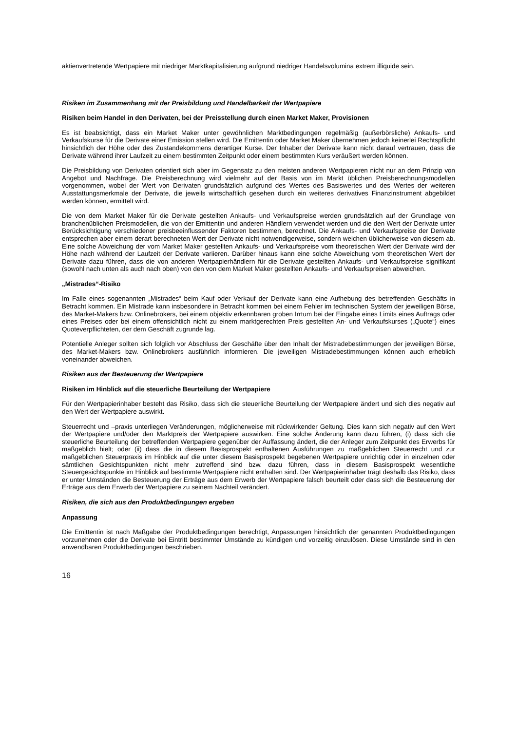aktienvertretende Wertpapiere mit niedriger Marktkapitalisierung aufgrund niedriger Handelsvolumina extrem illiquide sein.
Risiken im Zusammenhang mit der Preisbildung und Handelbarkeit der Wertpapiere
Risiken beim Handel in den Derivaten, bei der Preisstellung durch einen Market Maker, Provisionen
Es ist beabsichtigt, dass ein Market Maker unter gewöhnlichen Marktbedingungen regelmäßig (außerbörsliche) Ankaufs- und Verkaufskurse für die Derivate einer Emission stellen wird. Die Emittentin oder Market Maker übernehmen jedoch keinerlei Rechtspflicht hinsichtlich der Höhe oder des Zustandekommens derartiger Kurse. Der Inhaber der Derivate kann nicht darauf vertrauen, dass die Derivate während ihrer Laufzeit zu einem bestimmten Zeitpunkt oder einem bestimmten Kurs veräußert werden können.
Die Preisbildung von Derivaten orientiert sich aber im Gegensatz zu den meisten anderen Wertpapieren nicht nur an dem Prinzip von Angebot und Nachfrage. Die Preisberechnung wird vielmehr auf der Basis von im Markt üblichen Preisberechnungsmodellen vorgenommen, wobei der Wert von Derivaten grundsätzlich aufgrund des Wertes des Basiswertes und des Wertes der weiteren Ausstattungsmerkmale der Derivate, die jeweils wirtschaftlich gesehen durch ein weiteres derivatives Finanzinstrument abgebildet werden können, ermittelt wird.
Die von dem Market Maker für die Derivate gestellten Ankaufs- und Verkaufspreise werden grundsätzlich auf der Grundlage von branchenüblichen Preismodellen, die von der Emittentin und anderen Händlern verwendet werden und die den Wert der Derivate unter Berücksichtigung verschiedener preisbeeinflussender Faktoren bestimmen, berechnet. Die Ankaufs- und Verkaufspreise der Derivate entsprechen aber einem derart berechneten Wert der Derivate nicht notwendigerweise, sondern weichen üblicherweise von diesem ab. Eine solche Abweichung der vom Market Maker gestellten Ankaufs- und Verkaufspreise vom theoretischen Wert der Derivate wird der Höhe nach während der Laufzeit der Derivate variieren. Darüber hinaus kann eine solche Abweichung vom theoretischen Wert der Derivate dazu führen, dass die von anderen Wertpapierhändlern für die Derivate gestellten Ankaufs- und Verkaufspreise signifikant (sowohl nach unten als auch nach oben) von den von dem Market Maker gestellten Ankaufs- und Verkaufspreisen abweichen.
„Mistrades“-Risiko
Im Falle eines sogenannten „Mistrades“ beim Kauf oder Verkauf der Derivate kann eine Aufhebung des betreffenden Geschäfts in Betracht kommen. Ein Mistrade kann insbesondere in Betracht kommen bei einem Fehler im technischen System der jeweiligen Börse, des Market-Makers bzw. Onlinebrokers, bei einem objektiv erkennbaren groben Irrtum bei der Eingabe eines Limits eines Auftrags oder eines Preises oder bei einem offensichtlich nicht zu einem marktgerechten Preis gestellten An- und Verkaufskurses („Quote“) eines Quoteverpflichteten, der dem Geschäft zugrunde lag.
Potentielle Anleger sollten sich folglich vor Abschluss der Geschäfte über den Inhalt der Mistradebestimmungen der jeweiligen Börse, des Market-Makers bzw. Onlinebrokers ausführlich informieren. Die jeweiligen Mistradebestimmungen können auch erheblich voneinander abweichen.
Risiken aus der Besteuerung der Wertpapiere
Risiken im Hinblick auf die steuerliche Beurteilung der Wertpapiere
Für den Wertpapierinhaber besteht das Risiko, dass sich die steuerliche Beurteilung der Wertpapiere ändert und sich dies negativ auf den Wert der Wertpapiere auswirkt.
Steuerrecht und –praxis unterliegen Veränderungen, möglicherweise mit rückwirkender Geltung. Dies kann sich negativ auf den Wert der Wertpapiere und/oder den Marktpreis der Wertpapiere auswirken. Eine solche Änderung kann dazu führen, (i) dass sich die steuerliche Beurteilung der betreffenden Wertpapiere gegenüber der Auffassung ändert, die der Anleger zum Zeitpunkt des Erwerbs für maßgeblich hielt; oder (ii) dass die in diesem Basisprospekt enthaltenen Ausführungen zu maßgeblichen Steuerrecht und zur maßgeblichen Steuerpraxis im Hinblick auf die unter diesem Basisprospekt begebenen Wertpapiere unrichtig oder in einzelnen oder sämtlichen Gesichtspunkten nicht mehr zutreffend sind bzw. dazu führen, dass in diesem Basisprospekt wesentliche Steuergesichtspunkte im Hinblick auf bestimmte Wertpapiere nicht enthalten sind. Der Wertpapierinhaber trägt deshalb das Risiko, dass er unter Umständen die Besteuerung der Erträge aus dem Erwerb der Wertpapiere falsch beurteilt oder dass sich die Besteuerung der Erträge aus dem Erwerb der Wertpapiere zu seinem Nachteil verändert.
Risiken, die sich aus den Produktbedingungen ergeben
Anpassung
Die Emittentin ist nach Maßgabe der Produktbedingungen berechtigt, Anpassungen hinsichtlich der genannten Produktbedingungen vorzunehmen oder die Derivate bei Eintritt bestimmter Umstände zu kündigen und vorzeitig einzulösen. Diese Umstände sind in den anwendbaren Produktbedingungen beschrieben.
16